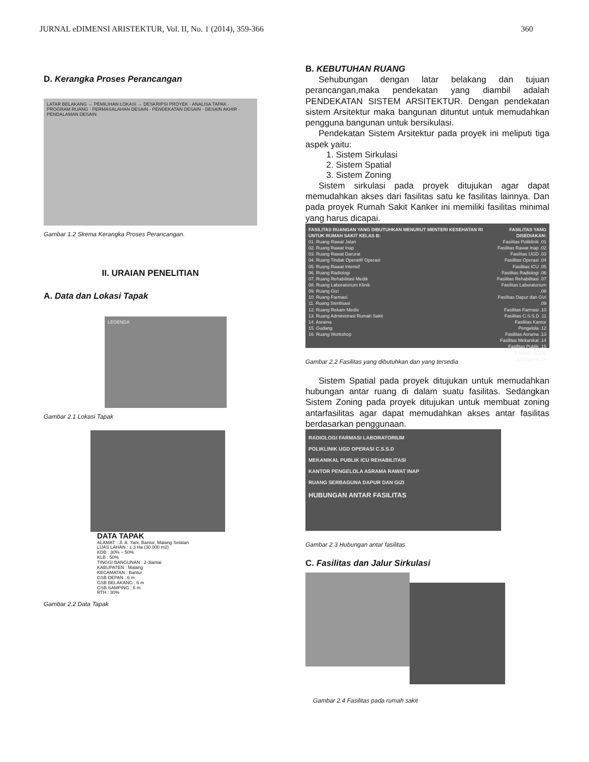JURNAL eDIMENSI ARISTEKTUR, Vol. II, No. 1 (2014), 359-366 360
D. Kerangka Proses Perancangan
LATAR BELAKANG → PEMILIHAN LOKASI → DESKRIPSI PROYEK · ANALISA TAPAK · PROGRAM RUANG · PERMASALAHAN DESAIN · PENDEKATAN DESAIN · DESAIN AKHIR · PENDALAMAN DESAIN
Gambar 1.2 Skema Kerangka Proses Perancangan.
II. URAIAN PENELITIAN
A. Data dan Lokasi Tapak
LEGENDA
Gambar 2.1 Lokasi Tapak
DATA TAPAK
ALAMAT : Jl. A. Yani, Bantur, Malang Selatan
LUAS LAHAN : ± 3 Ha (30.000 m2)
KDB : 30% ~ 50%
KLB : 50%
TINGGI BANGUNAN : 2-3lantai
KABUPATEN : Malang
KECAMATAN : Bantur
GSB DEPAN : 6 m
GSB BELAKANG : 6 m
GSB SAMPING : 6 m
RTH : 30%
Gambar 2.2 Data Tapak
B. KEBUTUHAN RUANG
Sehubungan dengan latar belakang dan tujuan perancangan,maka pendekatan yang diambil adalah PENDEKATAN SISTEM ARSITEKTUR. Dengan pendekatan sistem Arsitektur maka bangunan dituntut untuk memudahkan pengguna bangunan untuk bersikulasi.
Pendekatan Sistem Arsitektur pada proyek ini meliputi tiga aspek yaitu:
1. Sistem Sirkulasi
2. Sistem Spatial
3. Sistem Zoning
Sistem sirkulasi pada proyek ditujukan agar dapat memudahkan akses dari fasilitas satu ke fasilitas lainnya. Dan pada proyek Rumah Sakit Kanker ini memiliki fasilitas minimal yang harus dicapai.
FASILITAS RUANGAN YANG DIBUTUHKAN MENURUT MENTERI KESEHATAN RI UNTUK RUMAH SAKIT KELAS B:
01. Ruang Rawat Jalan
02. Ruang Rawat Inap
03. Ruang Rawat Darurat
04. Ruang Tindak Operatif/ Operasi
05. Ruang Rawat Intensif
06. Ruang Radiologi
07. Ruang Rehabilitasi Medik
08. Ruang Laboratorium Klinik
09. Ruang Gizi
10. Ruang Farmasi
11. Ruang Sterilisasi
12. Ruang Rekam Medis
13. Ruang Administrasi Rumah Sakit
14. Asrama
15. Gudang
16. Ruang Workshop
FASILITAS YANG DISEDIAKAN:
Fasilitas Poliklinik .01
Fasilitas Rawat Inap .02
Fasilitas UGD .03
Fasilitas Operasi .04
Fasilitas ICU .05
Fasilitas Radiologi .06
Fasilitas Rehabilitasi .07
Fasilitas Laboratorium .08
Fasilitas Dapur dan Gizi .09
Fasilitas Farmasi .10
Fasilitas C.S.S.D .11
Fasilitas Kantor Pengelola .12
Fasilitas Asrama .13
Fasilitas Mekanikal .14
Fasilitas Publik .15
Fasilitas Ruang Serbaguna .16
Gambar 2.2 Fasilitas yang dibutuhkan dan yang tersedia
Sistem Spatial pada proyek ditujukan untuk memudahkan hubungan antar ruang di dalam suatu fasilitas. Sedangkan Sistem Zoning pada proyek ditujukan untuk membuat zoning antarfasilitas agar dapat memudahkan akses antar fasilitas berdasarkan penggunaan.
RADIOLOGI FARMASI LABORATORIUM
POLIKLINIK UGD OPERASI C.S.S.D
MEKANIKAL PUBLIK ICU REHABILITASI
KANTOR PENGELOLA ASRAMA RAWAT INAP
RUANG SERBAGUNA DAPUR DAN GIZI
HUBUNGAN ANTAR FASILITAS
Gambar 2.3 Hubungan antar fasilitas
C. Fasilitas dan Jalur Sirkulasi
Gambar 2.4 Fasilitas pada rumah sakit